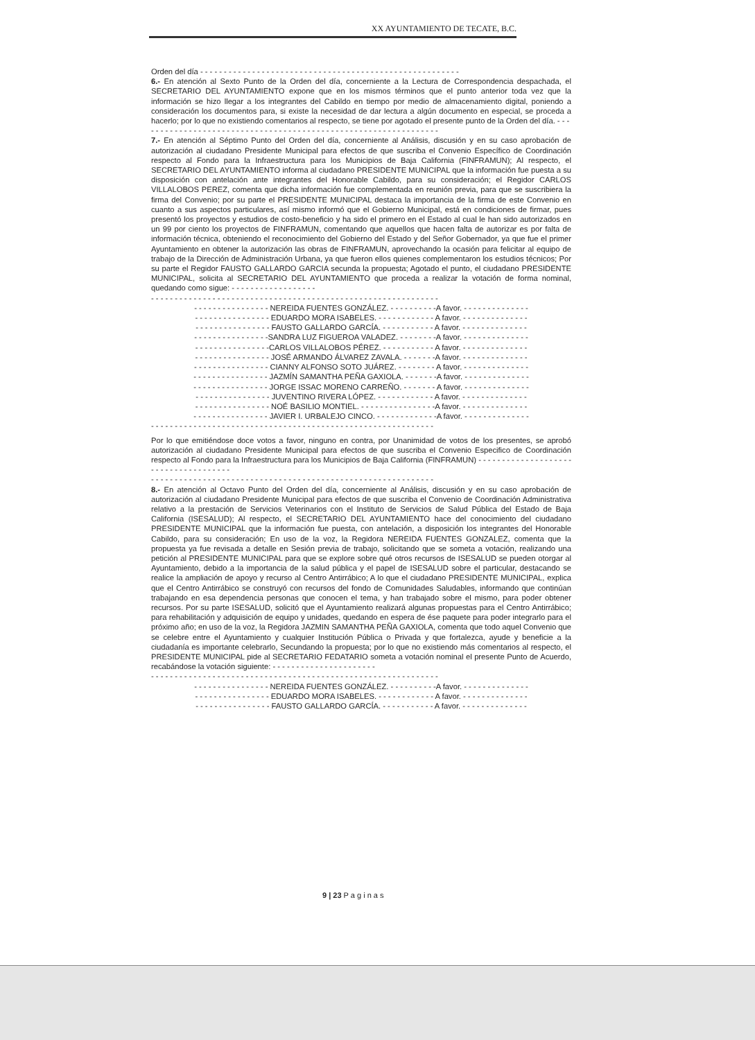XX AYUNTAMIENTO DE TECATE, B.C.
Orden del día - - - - - - - - - - - - - - - - - - - - - - - - - - - - - - - - - - - - - - - - - - - - - - - - - - - - - - -
6.- En atención al Sexto Punto de la Orden del día, concerniente a la Lectura de Correspondencia despachada, el SECRETARIO DEL AYUNTAMIENTO expone que en los mismos términos que el punto anterior toda vez que la información se hizo llegar a los integrantes del Cabildo en tiempo por medio de almacenamiento digital, poniendo a consideración los documentos para, si existe la necesidad de dar lectura a algún documento en especial, se proceda a hacerlo; por lo que no existiendo comentarios al respecto, se tiene por agotado el presente punto de la Orden del día. - - -
- - - - - - - - - - - - - - - - - - - - - - - - - - - - - - - - - - - - - - - - - - - - - - - - - - - - - - - - - - - - -
7.- En atención al Séptimo Punto del Orden del día, concerniente al Análisis, discusión y en su caso aprobación de autorización al ciudadano Presidente Municipal para efectos de que suscriba el Convenio Específico de Coordinación respecto al Fondo para la Infraestructura para los Municipios de Baja California (FINFRAMUN); Al respecto, el SECRETARIO DEL AYUNTAMIENTO informa al ciudadano PRESIDENTE MUNICIPAL que la información fue puesta a su disposición con antelación ante integrantes del Honorable Cabildo, para su consideración; el Regidor CARLOS VILLALOBOS PEREZ, comenta que dicha información fue complementada en reunión previa, para que se suscribiera la firma del Convenio; por su parte el PRESIDENTE MUNICIPAL destaca la importancia de la firma de este Convenio en cuanto a sus aspectos particulares, así mismo informó que el Gobierno Municipal, está en condiciones de firmar, pues presentó los proyectos y estudios de costo-beneficio y ha sido el primero en el Estado al cual le han sido autorizados en un 99 por ciento los proyectos de FINFRAMUN, comentando que aquellos que hacen falta de autorizar es por falta de información técnica, obteniendo el reconocimiento del Gobierno del Estado y del Señor Gobernador, ya que fue el primer Ayuntamiento en obtener la autorización las obras de FINFRAMUN, aprovechando la ocasión para felicitar al equipo de trabajo de la Dirección de Administración Urbana, ya que fueron ellos quienes complementaron los estudios técnicos; Por su parte el Regidor FAUSTO GALLARDO GARCIA secunda la propuesta; Agotado el punto, el ciudadano PRESIDENTE MUNICIPAL, solicita al SECRETARIO DEL AYUNTAMIENTO que proceda a realizar la votación de forma nominal, quedando como sigue: - - - - - - - - - - - - - - - - - -
- - - - - - - - - - - - - - - - - - - - - - - - - - - - - - - - - - - - - - - - - - - - - - - - - - - - - - - - - - - - -
- - - - - - - - - - - - - - - - NEREIDA FUENTES GONZÁLEZ. - - - - - - - - - -A favor. - - - - - - - - - - - - - -
- - - - - - - - - - - - - - - - EDUARDO MORA ISABELES. - - - - - - - - - - - - A favor. - - - - - - - - - - - - - -
- - - - - - - - - - - - - - - - FAUSTO GALLARDO GARCÍA. - - - - - - - - - - - A favor. - - - - - - - - - - - - - -
- - - - - - - - - - - - - - - -SANDRA LUZ FIGUEROA VALADEZ. - - - - - - - -A favor. - - - - - - - - - - - - - -
- - - - - - - - - - - - - - - -CARLOS VILLALOBOS PÉREZ. - - - - - - - - - - - A favor. - - - - - - - - - - - - - -
- - - - - - - - - - - - - - - - JOSÉ ARMANDO ÁLVAREZ ZAVALA. - - - - - - -A favor. - - - - - - - - - - - - - -
- - - - - - - - - - - - - - - - CIANNY ALFONSO SOTO JUÁREZ. - - - - - - - - A favor. - - - - - - - - - - - - - -
- - - - - - - - - - - - - - - - JAZMÍN SAMANTHA PEÑA GAXIOLA. - - - - - - -A favor. - - - - - - - - - - - - - -
- - - - - - - - - - - - - - - - JORGE ISSAC MORENO CARREÑO. - - - - - - - A favor. - - - - - - - - - - - - - -
- - - - - - - - - - - - - - - - JUVENTINO RIVERA LÓPEZ. - - - - - - - - - - - - A favor. - - - - - - - - - - - - - -
- - - - - - - - - - - - - - - - NOÉ BASILIO MONTIEL. - - - - - - - - - - - - - - - -A favor. - - - - - - - - - - - - - -
- - - - - - - - - - - - - - - - JAVIER I. URBALEJO CINCO. - - - - - - - - - - - - -A favor. - - - - - - - - - - - - - -
- - - - - - - - - - - - - - - - - - - - - - - - - - - - - - - - - - - - - - - - - - - - - - - - - - - - - - - - - - - -
Por lo que emitiéndose doce votos a favor, ninguno en contra, por Unanimidad de votos de los presentes, se aprobó autorización al ciudadano Presidente Municipal para efectos de que suscriba el Convenio Especifico de Coordinación respecto al Fondo para la Infraestructura para los Municipios de Baja California (FINFRAMUN) - - - - - - - - - - - - - - - - - - - - - - - - - - - - - - - - - - - - -
- - - - - - - - - - - - - - - - - - - - - - - - - - - - - - - - - - - - - - - - - - - - - - - - - - - - - - - - - - - -
8.- En atención al Octavo Punto del Orden del día, concerniente al Análisis, discusión y en su caso aprobación de autorización al ciudadano Presidente Municipal para efectos de que suscriba el Convenio de Coordinación Administrativa relativo a la prestación de Servicios Veterinarios con el Instituto de Servicios de Salud Pública del Estado de Baja California (ISESALUD); Al respecto, el SECRETARIO DEL AYUNTAMIENTO hace del conocimiento del ciudadano PRESIDENTE MUNICIPAL que la información fue puesta, con antelación, a disposición los integrantes del Honorable Cabildo, para su consideración; En uso de la voz, la Regidora NEREIDA FUENTES GONZALEZ, comenta que la propuesta ya fue revisada a detalle en Sesión previa de trabajo, solicitando que se someta a votación, realizando una petición al PRESIDENTE MUNICIPAL para que se explore sobre qué otros recursos de ISESALUD se pueden otorgar al Ayuntamiento, debido a la importancia de la salud pública y el papel de ISESALUD sobre el particular, destacando se realice la ampliación de apoyo y recurso al Centro Antirrábico; A lo que el ciudadano PRESIDENTE MUNICIPAL, explica que el Centro Antirrábico se construyó con recursos del fondo de Comunidades Saludables, informando que continúan trabajando en esa dependencia personas que conocen el tema, y han trabajado sobre el mismo, para poder obtener recursos. Por su parte ISESALUD, solicitó que el Ayuntamiento realizará algunas propuestas para el Centro Antirrábico; para rehabilitación y adquisición de equipo y unidades, quedando en espera de ése paquete para poder integrarlo para el próximo año; en uso de la voz, la Regidora JAZMIN SAMANTHA PEÑA GAXIOLA, comenta que todo aquel Convenio que se celebre entre el Ayuntamiento y cualquier Institución Pública o Privada y que fortalezca, ayude y beneficie a la ciudadanía es importante celebrarlo, Secundando la propuesta; por lo que no existiendo más comentarios al respecto, el PRESIDENTE MUNICIPAL pide al SECRETARIO FEDATARIO someta a votación nominal el presente Punto de Acuerdo, recabándose la votación siguiente: - - - - - - - - - - - - - - - - - - - - - -
- - - - - - - - - - - - - - - - - - - - - - - - - - - - - - - - - - - - - - - - - - - - - - - - - - - - - - - - - - - - -
- - - - - - - - - - - - - - - - NEREIDA FUENTES GONZÁLEZ. - - - - - - - - - -A favor. - - - - - - - - - - - - - -
- - - - - - - - - - - - - - - - EDUARDO MORA ISABELES. - - - - - - - - - - - - A favor. - - - - - - - - - - - - - -
- - - - - - - - - - - - - - - - FAUSTO GALLARDO GARCÍA. - - - - - - - - - - - A favor. - - - - - - - - - - - - - -
9 | 23 P a g i n a s